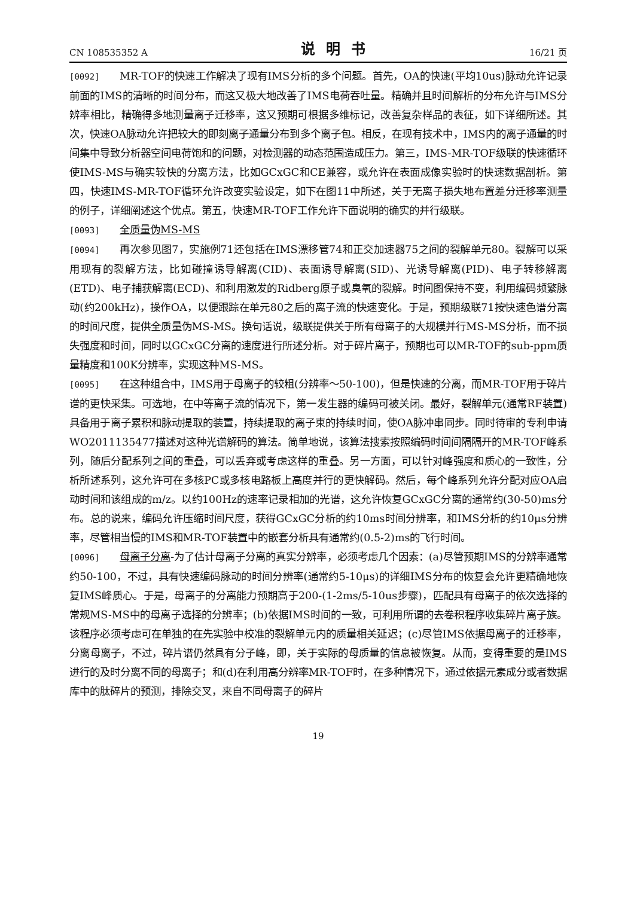CN 108535352 A 说明书 16/21 页
[0092] MR-TOF的快速工作解决了现有IMS分析的多个问题。首先，OA的快速(平均10us)脉动允许记录前面的IMS的清晰的时间分布，而这又极大地改善了IMS电荷吞吐量。精确并且时间解析的分布允许与IMS分辨率相比，精确得多地测量离子迁移率，这又预期可根据多维标记，改善复杂样品的表征，如下详细所述。其次，快速OA脉动允许把较大的即刻离子通量分布到多个离子包。相反，在现有技术中，IMS内的离子通量的时间集中导致分析器空间电荷饱和的问题，对检测器的动态范围造成压力。第三，IMS-MR-TOF级联的快速循环使IMS-MS与确实较快的分离方法，比如GCxGC和CE兼容，或允许在表面成像实验时的快速数据剖析。第四，快速IMS-MR-TOF循环允许改变实验设定，如下在图11中所述，关于无离子损失地布置差分迁移率测量的例子，详细阐述这个优点。第五，快速MR-TOF工作允许下面说明的确实的并行级联。
[0093] 全质量伪MS-MS
[0094] 再次参见图7，实施例71还包括在IMS漂移管74和正交加速器75之间的裂解单元80。裂解可以采用现有的裂解方法，比如碰撞诱导解离(CID)、表面诱导解离(SID)、光诱导解离(PID)、电子转移解离(ETD)、电子捕获解离(ECD)、和利用激发的Ridberg原子或臭氧的裂解。时间图保持不变，利用编码频繁脉动(约200kHz)，操作OA，以便跟踪在单元80之后的离子流的快速变化。于是，预期级联71按快速色谱分离的时间尺度，提供全质量伪MS-MS。换句话说，级联提供关于所有母离子的大规模并行MS-MS分析，而不损失强度和时间，同时以GCxGC分离的速度进行所述分析。对于碎片离子，预期也可以MR-TOF的sub-ppm质量精度和100K分辨率，实现这种MS-MS。
[0095] 在这种组合中，IMS用于母离子的较粗(分辨率～50-100)，但是快速的分离，而MR-TOF用于碎片谱的更快采集。可选地，在中等离子流的情况下，第一发生器的编码可被关闭。最好，裂解单元(通常RF装置)具备用于离子累积和脉动提取的装置，持续提取的离子束的持续时间，使OA脉冲串同步。同时待审的专利申请WO2011135477描述对这种光谱解码的算法。简单地说，该算法搜索按照编码时间间隔隔开的MR-TOF峰系列，随后分配系列之间的重叠，可以丢弃或考虑这样的重叠。另一方面，可以针对峰强度和质心的一致性，分析所述系列，这允许可在多核PC或多核电路板上高度并行的更快解码。然后，每个峰系列允许分配对应OA启动时间和该组成的m/z。以约100Hz的速率记录相加的光谱，这允许恢复GCxGC分离的通常约(30-50)ms分布。总的说来，编码允许压缩时间尺度，获得GCxGC分析的约10ms时间分辨率，和IMS分析的约10μs分辨率，尽管相当慢的IMS和MR-TOF装置中的嵌套分析具有通常约(0.5-2)ms的飞行时间。
[0096] 母离子分离-为了估计母离子分离的真实分辨率，必须考虑几个因素：(a)尽管预期IMS的分辨率通常约50-100，不过，具有快速编码脉动的时间分辨率(通常约5-10μs)的详细IMS分布的恢复会允许更精确地恢复IMS峰质心。于是，母离子的分离能力预期高于200-(1-2ms/5-10us步骤)，匹配具有母离子的依次选择的常规MS-MS中的母离子选择的分辨率；(b)依据IMS时间的一致，可利用所谓的去卷积程序收集碎片离子族。该程序必须考虑可在单独的在先实验中校准的裂解单元内的质量相关延迟；(c)尽管IMS依据母离子的迁移率，分离母离子，不过，碎片谱仍然具有分子峰，即，关于实际的母质量的信息被恢复。从而，变得重要的是IMS进行的及时分离不同的母离子；和(d)在利用高分辨率MR-TOF时，在多种情况下，通过依据元素成分或者数据库中的肽碎片的预测，排除交叉，来自不同母离子的碎片
19